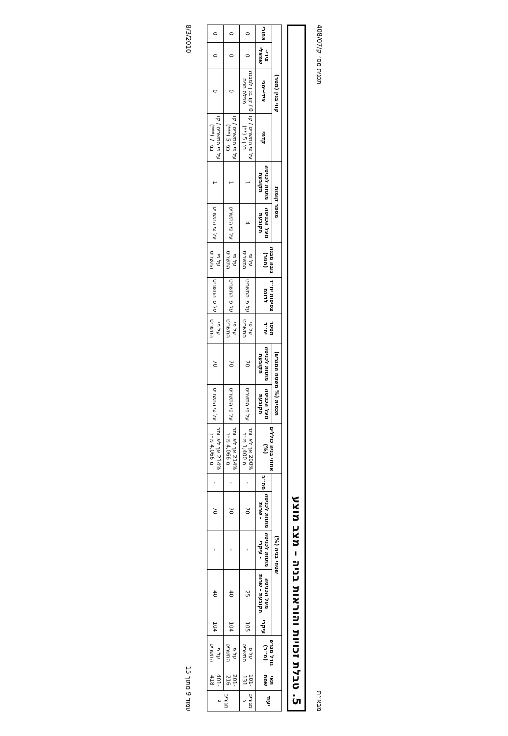מבא״ת תכנית מס׳ ק/408/07
5. טבלת זכויות והוראות בניה – מצב מוצע
| יעוד | תאי שטח | גודל מגרש (מ״ר) | שטחי בניה (%) | | | | | אחוזי בניה כוללים (%) | תכסית (% משטח המגרש) | | מספר יח״ד | צפיפות יח״ד לדונם | גובה מבנה (מטר) | מספר קומות | | קווי בנין (מטר) | | | |
| --- | --- | --- | --- | --- | --- | --- | --- | --- | --- | --- | --- | --- | --- | --- | --- | --- | --- | --- | --- |
| | | | עיקרי | מעל הכניסה הקובעת - שרות | מתחת לכניסה - עיקרי | מתחת לכניסה - שרות | סה״כ | | מעל הכניסה הקובעת | מתחת לכניסה הקובעת | | | | מעל הכניסה הקובעת | מתחת לכניסה הקובעת | קדמי | צידי-ימני | צידי-שמאלי | אחורי |
| מגורים ג | 101-131 | על פי התשריט | 105 | 25 | - | 70 | - | 200% אך לא יותר מ 1,400 מ״ר | על פי התשריט | 70 | על פי התשריט | על פי התשריט | על פי התשריט | 4 | 1 | על פי התשריט / קו בנין 5 (**) | 0 / קו בנין למבנה מפלס חניה | 0 | 0 |
| מגורים ג | 201-216 | על פי התשריט | 104 | 40 | - | 70 | - | 214% אך לא יותר מ 4,066 מ״ר | על פי התשריט | 70 | על פי התשריט | על פי התשריט | על פי התשריט | על פי התשריט | 1 | על פי התשריט / קו בנין 5 (***) | 0 | 0 | 0 |
| | 401-418 | על פי התשריט | 104 | 40 | - | 70 | - | 214% אך לא יותר מ 4,066 מ״ר | על פי התשריט | 70 | על פי התשריט | על פי התשריט | על פי התשריט | על פי התשריט | 1 | על פי התשריט / קו בנין 7 (***) | 0 | 0 | 0 |
עמוד 9 מתוך 15 8/3/2010